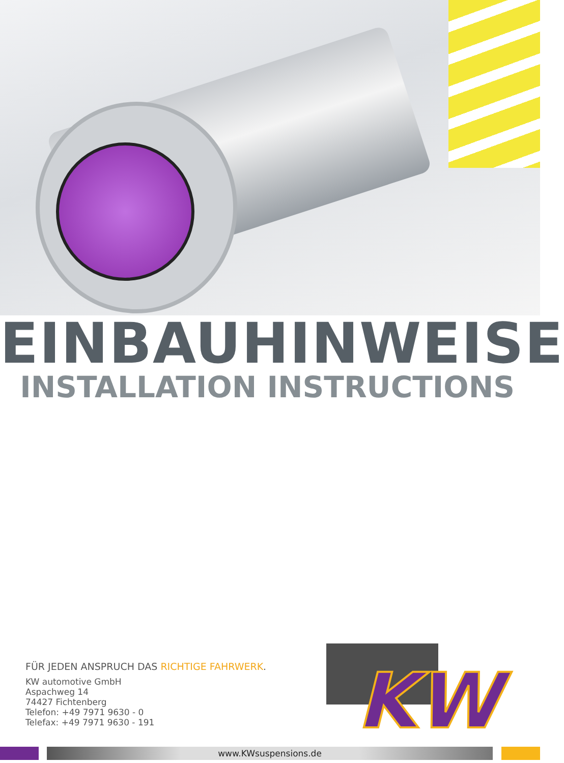EINBAUHINWEISE
INSTALLATION INSTRUCTIONS
FÜR JEDEN ANSPRUCH DAS RICHTIGE FAHRWERK.
KW automotive GmbH
Aspachweg 14
74427 Fichtenberg
Telefon: +49 7971 9630 - 0
Telefax: +49 7971 9630 - 191
KW
www.KWsuspensions.de